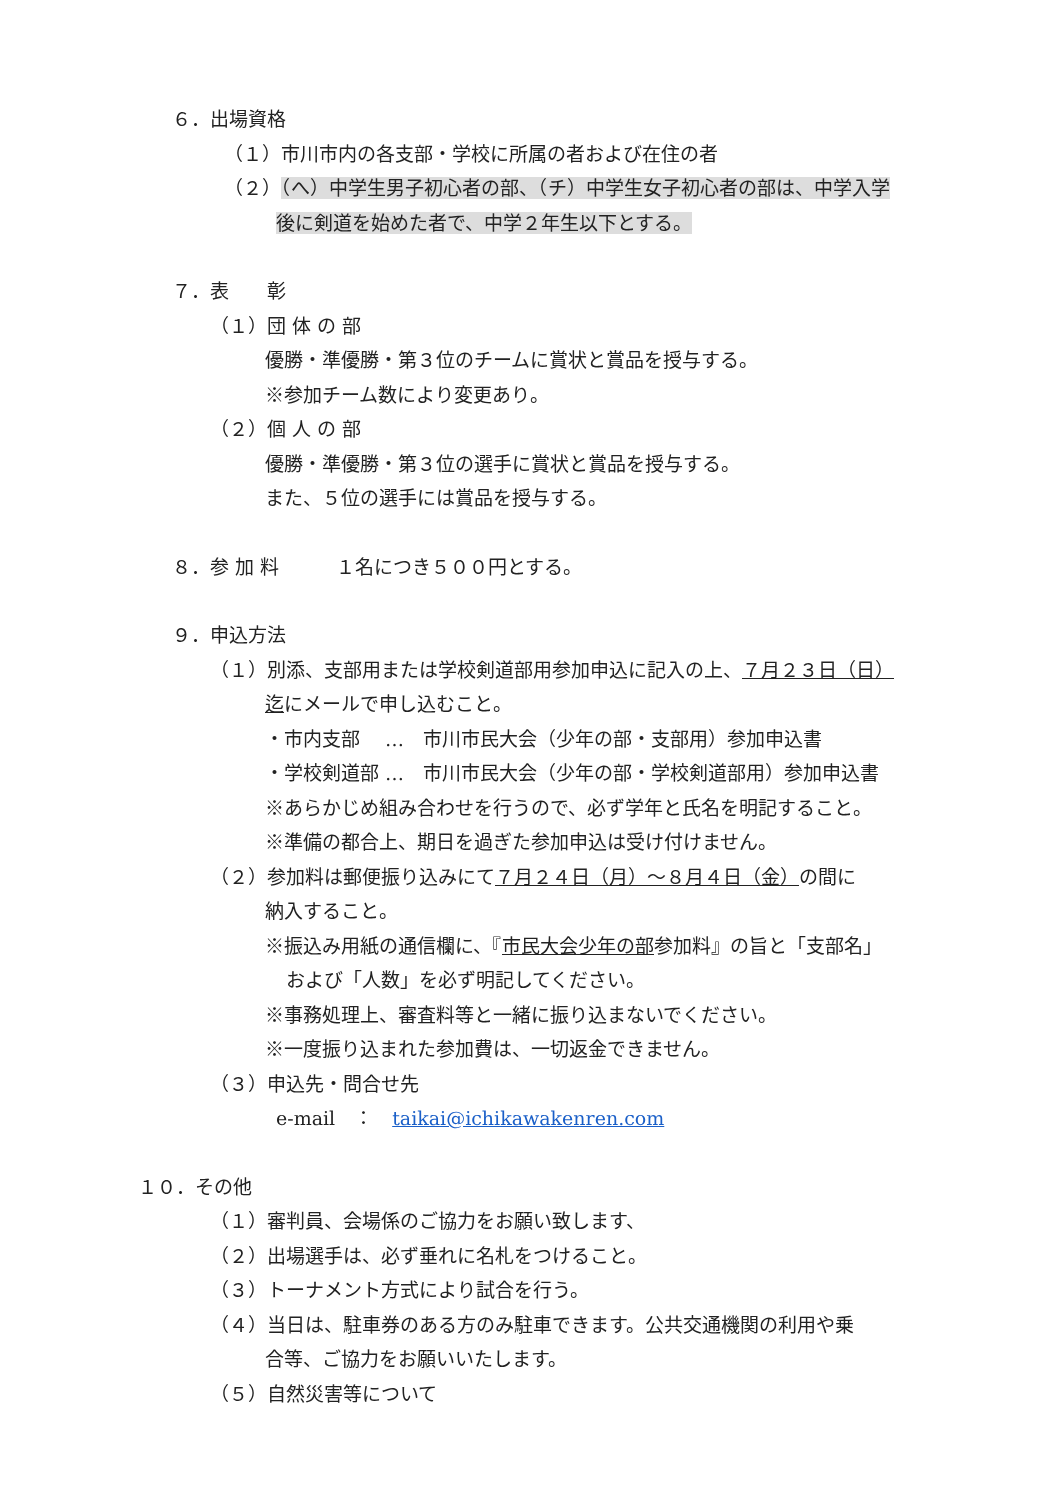６．出場資格
（１）市川市内の各支部・学校に所属の者および在住の者
（２）（へ）中学生男子初心者の部、（チ）中学生女子初心者の部は、中学入学
後に剣道を始めた者で、中学２年生以下とする。
７．表　　彰
（１）団 体 の 部
優勝・準優勝・第３位のチームに賞状と賞品を授与する。
※参加チーム数により変更あり。
（２）個 人 の 部
優勝・準優勝・第３位の選手に賞状と賞品を授与する。
また、５位の選手には賞品を授与する。
８．参 加 料　　　１名につき５００円とする。
９．申込方法
（１）別添、支部用または学校剣道部用参加申込に記入の上、７月２３日（日）
迄にメールで申し込むこと。
・市内支部　 …　市川市民大会（少年の部・支部用）参加申込書
・学校剣道部 …　市川市民大会（少年の部・学校剣道部用）参加申込書
※あらかじめ組み合わせを行うので、必ず学年と氏名を明記すること。
※準備の都合上、期日を過ぎた参加申込は受け付けません。
（２）参加料は郵便振り込みにて７月２４日（月）～８月４日（金）の間に
納入すること。
※振込み用紙の通信欄に、『市民大会少年の部参加料』の旨と「支部名」
および「人数」を必ず明記してください。
※事務処理上、審査料等と一緒に振り込まないでください。
※一度振り込まれた参加費は、一切返金できません。
（３）申込先・問合せ先
e-mail　：　taikai@ichikawakenren.com
１０．その他
（１）審判員、会場係のご協力をお願い致します、
（２）出場選手は、必ず垂れに名札をつけること。
（３）トーナメント方式により試合を行う。
（４）当日は、駐車券のある方のみ駐車できます。公共交通機関の利用や乗
合等、ご協力をお願いいたします。
（５）自然災害等について